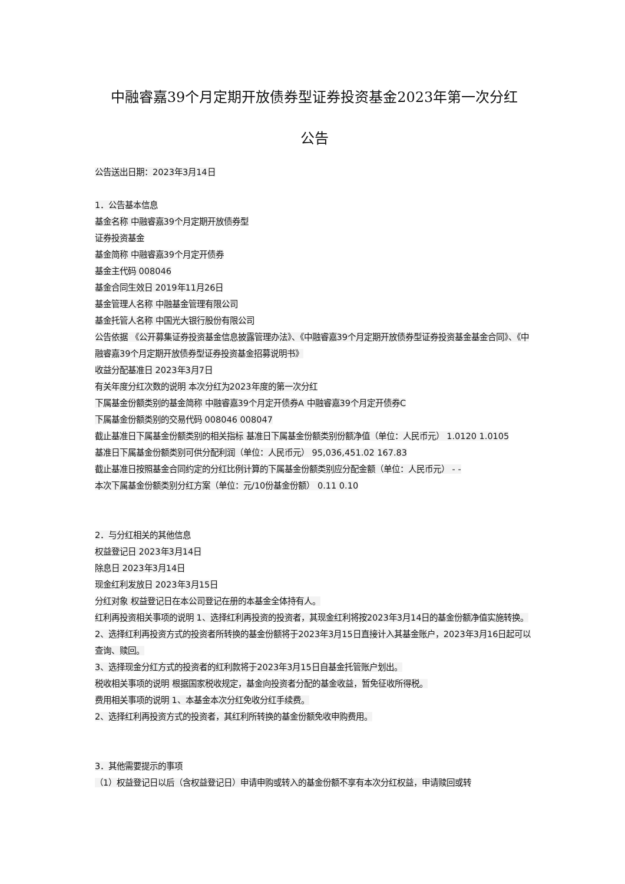中融睿嘉39个月定期开放债券型证券投资基金2023年第一次分红
公告
公告送出日期：2023年3月14日
1．公告基本信息
基金名称 中融睿嘉39个月定期开放债券型
证券投资基金
基金简称 中融睿嘉39个月定开债券
基金主代码 008046
基金合同生效日 2019年11月26日
基金管理人名称 中融基金管理有限公司
基金托管人名称 中国光大银行股份有限公司
公告依据 《公开募集证券投资基金信息披露管理办法》、《中融睿嘉39个月定期开放债券型证券投资基金基金合同》、《中融睿嘉39个月定期开放债券型证券投资基金招募说明书》
收益分配基准日 2023年3月7日
有关年度分红次数的说明 本次分红为2023年度的第一次分红
下属基金份额类别的基金简称 中融睿嘉39个月定开债券A 中融睿嘉39个月定开债券C
下属基金份额类别的交易代码 008046 008047
截止基准日下属基金份额类别的相关指标 基准日下属基金份额类别份额净值（单位：人民币元） 1.0120 1.0105
基准日下属基金份额类别可供分配利润（单位：人民币元） 95,036,451.02 167.83
截止基准日按照基金合同约定的分红比例计算的下属基金份额类别应分配金额（单位：人民币元） - -
本次下属基金份额类别分红方案（单位：元/10份基金份额） 0.11 0.10
2．与分红相关的其他信息
权益登记日 2023年3月14日
除息日 2023年3月14日
现金红利发放日 2023年3月15日
分红对象 权益登记日在本公司登记在册的本基金全体持有人。
红利再投资相关事项的说明 1、选择红利再投资的投资者，其现金红利将按2023年3月14日的基金份额净值实施转换。
2、选择红利再投资方式的投资者所转换的基金份额将于2023年3月15日直接计入其基金账户，2023年3月16日起可以查询、赎回。
3、选择现金分红方式的投资者的红利款将于2023年3月15日自基金托管账户划出。
税收相关事项的说明 根据国家税收规定，基金向投资者分配的基金收益，暂免征收所得税。
费用相关事项的说明 1、本基金本次分红免收分红手续费。
2、选择红利再投资方式的投资者，其红利所转换的基金份额免收申购费用。
3．其他需要提示的事项
（1）权益登记日以后（含权益登记日）申请申购或转入的基金份额不享有本次分红权益，申请赎回或转